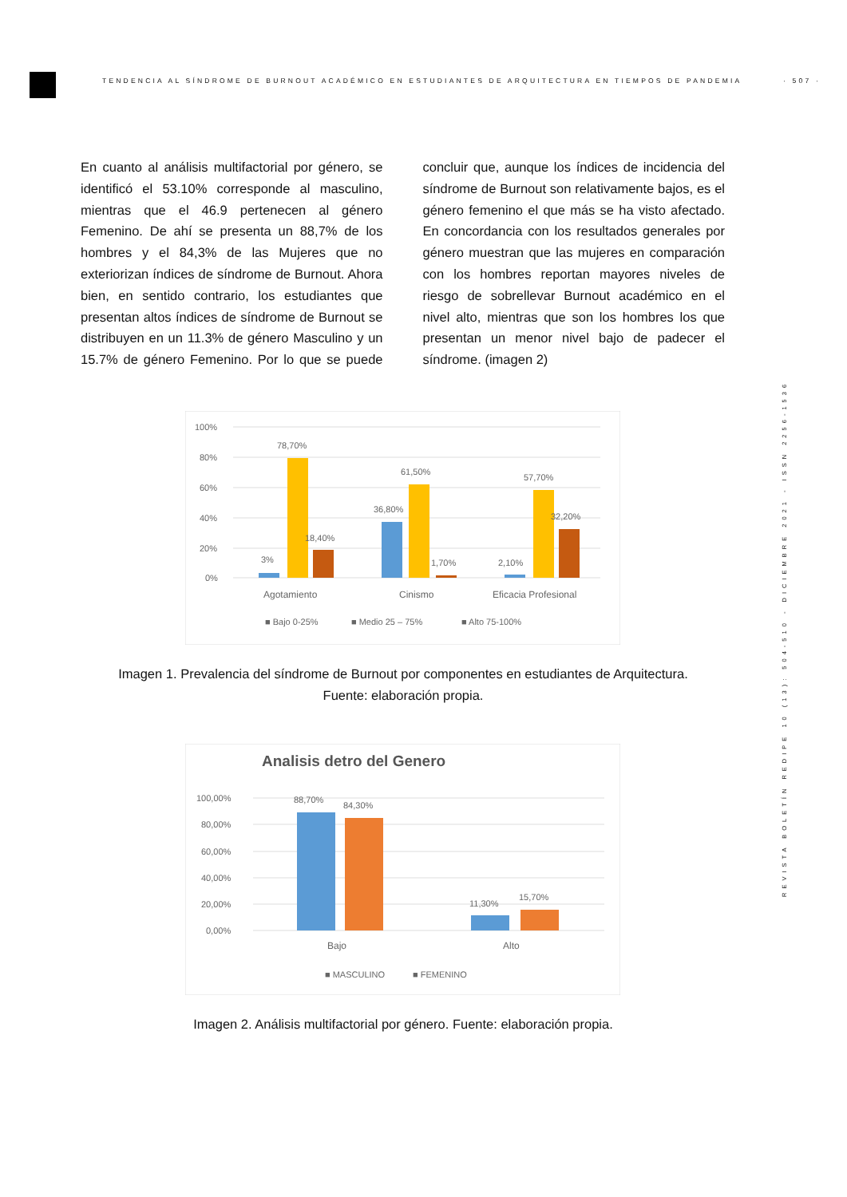TENDENCIA AL SÍNDROME DE BURNOUT ACADÉMICO EN ESTUDIANTES DE ARQUITECTURA EN TIEMPOS DE PANDEMIA · 507 ·
REVISTA BOLETÍN REDIPE 10 (13): 504-510 - DICIEMBRE 2021 - ISSN 2256-1536
En cuanto al análisis multifactorial por género, se identificó el 53.10% corresponde al masculino, mientras que el 46.9 pertenecen al género Femenino. De ahí se presenta un 88,7% de los hombres y el 84,3% de las Mujeres que no exteriorizan índices de síndrome de Burnout. Ahora bien, en sentido contrario, los estudiantes que presentan altos índices de síndrome de Burnout se distribuyen en un 11.3% de género Masculino y un 15.7% de género Femenino. Por lo que se puede concluir que, aunque los índices de incidencia del síndrome de Burnout son relativamente bajos, es el género femenino el que más se ha visto afectado. En concordancia con los resultados generales por género muestran que las mujeres en comparación con los hombres reportan mayores niveles de riesgo de sobrellevar Burnout académico en el nivel alto, mientras que son los hombres los que presentan un menor nivel bajo de padecer el síndrome. (imagen 2)
100%
80%
60%
40%
20%
0%
3%
78,70%
18,40%
36,80%
61,50%
1,70%
2,10%
57,70%
32,20%
Agotamiento
Cinismo
Eficacia Profesional
■ Bajo 0-25%
■ Medio 25 – 75%
■ Alto 75-100%
Imagen 1. Prevalencia del síndrome de Burnout por componentes en estudiantes de Arquitectura.
Fuente: elaboración propia.
Analisis detro del Genero
100,00%
80,00%
60,00%
40,00%
20,00%
0,00%
88,70%
84,30%
11,30%
15,70%
Bajo
Alto
■ MASCULINO
■ FEMENINO
Imagen 2. Análisis multifactorial por género. Fuente: elaboración propia.